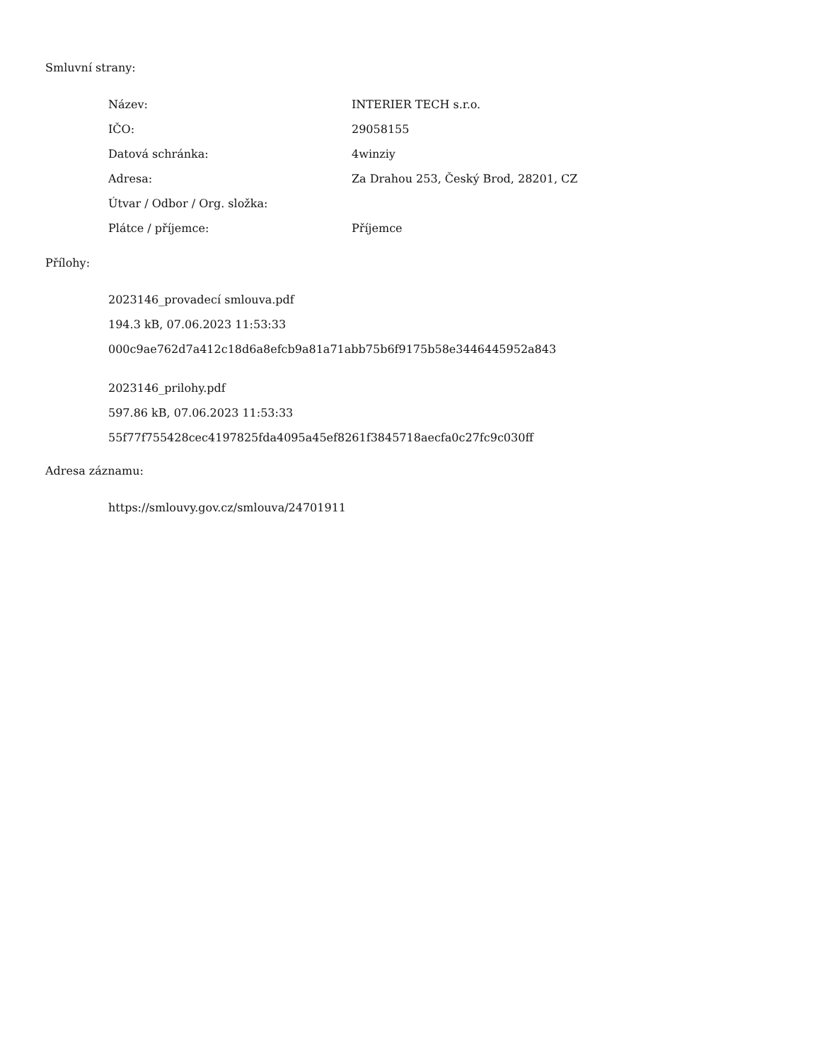Smluvní strany:
| Název: | INTERIER TECH s.r.o. |
| IČO: | 29058155 |
| Datová schránka: | 4winziy |
| Adresa: | Za Drahou 253, Český Brod, 28201, CZ |
| Útvar / Odbor / Org. složka: | |
| Plátce / příjemce: | Příjemce |
Přílohy:
2023146_provadecí smlouva.pdf
194.3 kB, 07.06.2023 11:53:33
000c9ae762d7a412c18d6a8efcb9a81a71abb75b6f9175b58e3446445952a843
2023146_prilohy.pdf
597.86 kB, 07.06.2023 11:53:33
55f77f755428cec4197825fda4095a45ef8261f3845718aecfa0c27fc9c030ff
Adresa záznamu:
https://smlouvy.gov.cz/smlouva/24701911